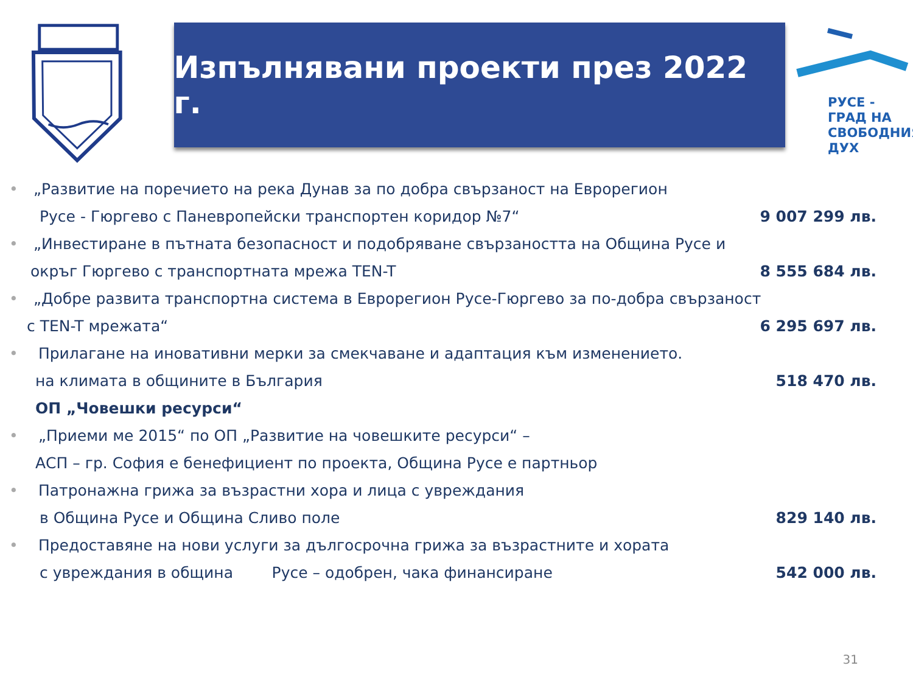Изпълнявани проекти през 2022 г.
РУСЕ -
ГРАД НА
СВОБОДНИЯ
ДУХ
• „Развитие на поречието на река Дунав за по добра свързаност на Еврорегион
Русе - Гюргево с Паневропейски транспортен коридор №7“9 007 299 лв.
• „Инвестиране в пътната безопасност и подобряване свързаността на Община Русе и
окръг Гюргево с транспортната мрежа TEN-T 8 555 684 лв.
• „Добре развита транспортна система в Еврорегион Русе-Гюргево за по-добра свързаност
с TEN-T мрежата“6 295 697 лв.
• Прилагане на иновативни мерки за смекчаване и адаптация към изменението.
на климата в общините в България 518 470 лв.
ОП „Човешки ресурси“
• „Приеми ме 2015“ по ОП „Развитие на човешките ресурси“ –
АСП – гр. София е бенефициент по проекта, Община Русе е партньор
• Патронажна грижа за възрастни хора и лица с увреждания
в Община Русе и Община Сливо поле 829 140 лв.
• Предоставяне на нови услуги за дългосрочна грижа за възрастните и хората
с увреждания в община Русе – одобрен, чака финансиране 542 000 лв.
31